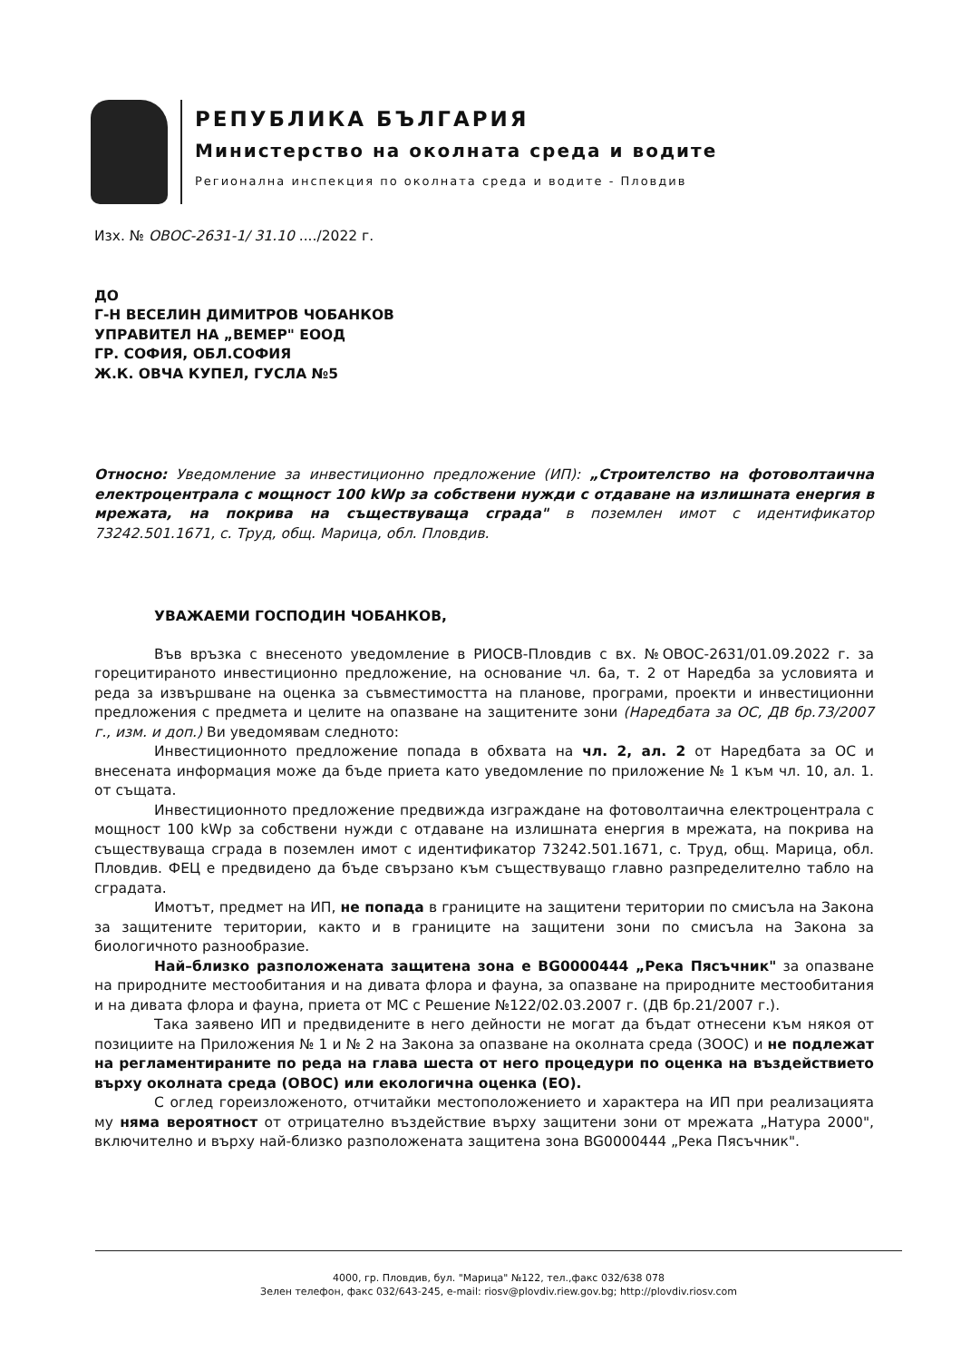РЕПУБЛИКА БЪЛГАРИЯ
Министерство на околната среда и водите
Регионална инспекция по околната среда и водите - Пловдив
Изх. № ОВОС-2631-1/ 31.10 ..../2022 г.
ДО
Г-Н ВЕСЕЛИН ДИМИТРОВ ЧОБАНКОВ
УПРАВИТЕЛ НА „ВЕМЕР" ЕООД
ГР. СОФИЯ, ОБЛ.СОФИЯ
Ж.К. ОВЧА КУПЕЛ, ГУСЛА №5
Относно: Уведомление за инвестиционно предложение (ИП): „Строителство на фотоволтаична електроцентрала с мощност 100 kWp за собствени нужди с отдаване на излишната енергия в мрежата, на покрива на съществуваща сграда" в поземлен имот с идентификатор 73242.501.1671, с. Труд, общ. Марица, обл. Пловдив.
УВАЖАЕМИ ГОСПОДИН ЧОБАНКОВ,
Във връзка с внесеното уведомление в РИОСВ-Пловдив с вх. №ОВОС-2631/01.09.2022 г. за горецитираното инвестиционно предложение, на основание чл. 6а, т. 2 от Наредба за условията и реда за извършване на оценка за съвместимостта на планове, програми, проекти и инвестиционни предложения с предмета и целите на опазване на защитените зони (Наредбата за ОС, ДВ бр.73/2007 г., изм. и доп.) Ви уведомявам следното:
Инвестиционното предложение попада в обхвата на чл. 2, ал. 2 от Наредбата за ОС и внесената информация може да бъде приета като уведомление по приложение № 1 към чл. 10, ал. 1. от същата.
Инвестиционното предложение предвижда изграждане на фотоволтаична електроцентрала с мощност 100 kWp за собствени нужди с отдаване на излишната енергия в мрежата, на покрива на съществуваща сграда в поземлен имот с идентификатор 73242.501.1671, с. Труд, общ. Марица, обл. Пловдив. ФЕЦ е предвидено да бъде свързано към съществуващо главно разпределително табло на сградата.
Имотът, предмет на ИП, не попада в границите на защитени територии по смисъла на Закона за защитените територии, както и в границите на защитени зони по смисъла на Закона за биологичното разнообразие.
Най–близко разположената защитена зона е BG0000444 „Река Пясъчник" за опазване на природните местообитания и на дивата флора и фауна, за опазване на природните местообитания и на дивата флора и фауна, приета от МС с Решение №122/02.03.2007 г. (ДВ бр.21/2007 г.).
Така заявено ИП и предвидените в него дейности не могат да бъдат отнесени към някоя от позициите на Приложения № 1 и № 2 на Закона за опазване на околната среда (ЗООС) и не подлежат на регламентираните по реда на глава шеста от него процедури по оценка на въздействието върху околната среда (ОВОС) или екологична оценка (ЕО).
С оглед гореизложеното, отчитайки местоположението и характера на ИП при реализацията му няма вероятност от отрицателно въздействие върху защитени зони от мрежата „Натура 2000", включително и върху най-близко разположената защитена зона BG0000444 „Река Пясъчник".
4000, гр. Пловдив, бул. "Марица" №122, тел.,факс 032/638 078
Зелен телефон, факс 032/643-245, e-mail: riosv@plovdiv.riew.gov.bg; http://plovdiv.riosv.com